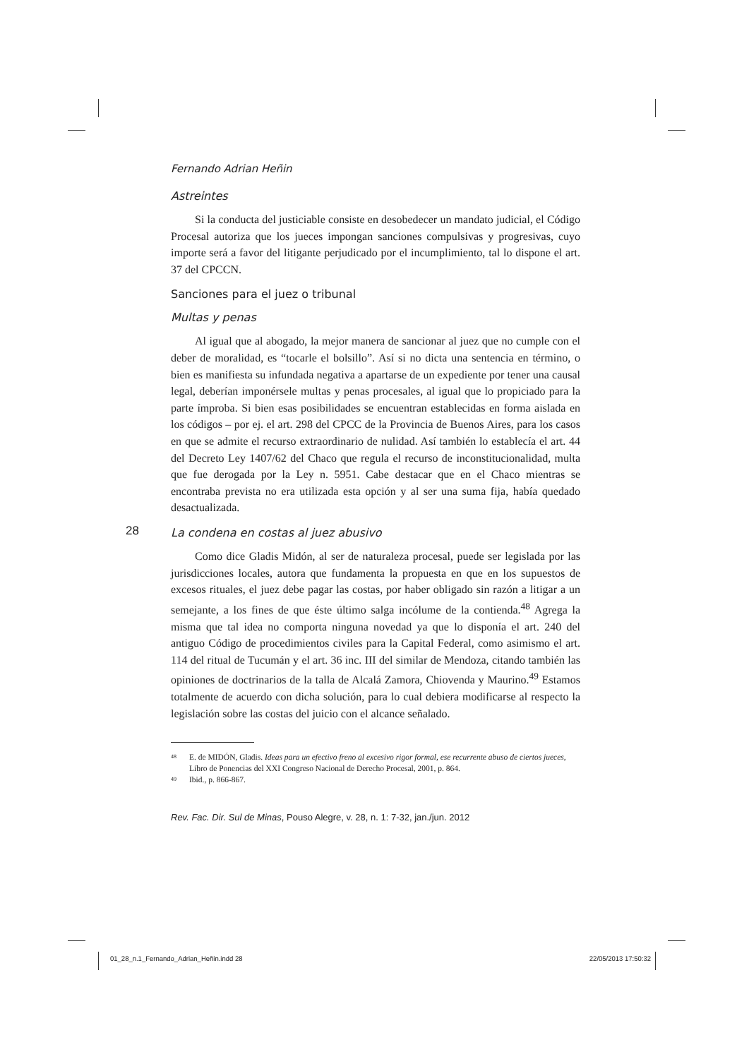Fernando Adrian Heñin
Astreintes
Si la conducta del justiciable consiste en desobedecer un mandato judicial, el Código Procesal autoriza que los jueces impongan sanciones compulsivas y progresivas, cuyo importe será a favor del litigante perjudicado por el incumplimiento, tal lo dispone el art. 37 del CPCCN.
Sanciones para el juez o tribunal
Multas y penas
Al igual que al abogado, la mejor manera de sancionar al juez que no cumple con el deber de moralidad, es “tocarle el bolsillo”. Así si no dicta una sentencia en término, o bien es manifiesta su infundada negativa a apartarse de un expediente por tener una causal legal, deberían imponérsele multas y penas procesales, al igual que lo propiciado para la parte ímproba. Si bien esas posibilidades se encuentran establecidas en forma aislada en los códigos – por ej. el art. 298 del CPCC de la Provincia de Buenos Aires, para los casos en que se admite el recurso extraordinario de nulidad. Así también lo establecía el art. 44 del Decreto Ley 1407/62 del Chaco que regula el recurso de inconstitucionalidad, multa que fue derogada por la Ley n. 5951. Cabe destacar que en el Chaco mientras se encontraba prevista no era utilizada esta opción y al ser una suma fija, había quedado desactualizada.
La condena en costas al juez abusivo
Como dice Gladis Midón, al ser de naturaleza procesal, puede ser legislada por las jurisdicciones locales, autora que fundamenta la propuesta en que en los supuestos de excesos rituales, el juez debe pagar las costas, por haber obligado sin razón a litigar a un semejante, a los fines de que éste último salga incólume de la contienda.<sup>48</sup> Agrega la misma que tal idea no comporta ninguna novedad ya que lo disponía el art. 240 del antiguo Código de procedimientos civiles para la Capital Federal, como asimismo el art. 114 del ritual de Tucumán y el art. 36 inc. III del similar de Mendoza, citando también las opiniones de doctrinarios de la talla de Alcalá Zamora, Chiovenda y Maurino.<sup>49</sup> Estamos totalmente de acuerdo con dicha solución, para lo cual debiera modificarse al respecto la legislación sobre las costas del juicio con el alcance señalado.
<sup>48</sup> E. de MIDÓN, Gladis. Ideas para un efectivo freno al excesivo rigor formal, ese recurrente abuso de ciertos jueces, Libro de Ponencias del XXI Congreso Nacional de Derecho Procesal, 2001, p. 864.
<sup>49</sup> Ibid., p. 866-867.
Rev. Fac. Dir. Sul de Minas, Pouso Alegre, v. 28, n. 1: 7-32, jan./jun. 2012
28
01_28_n.1_Fernando_Adrian_Heñin.indd 28 22/05/2013 17:50:32